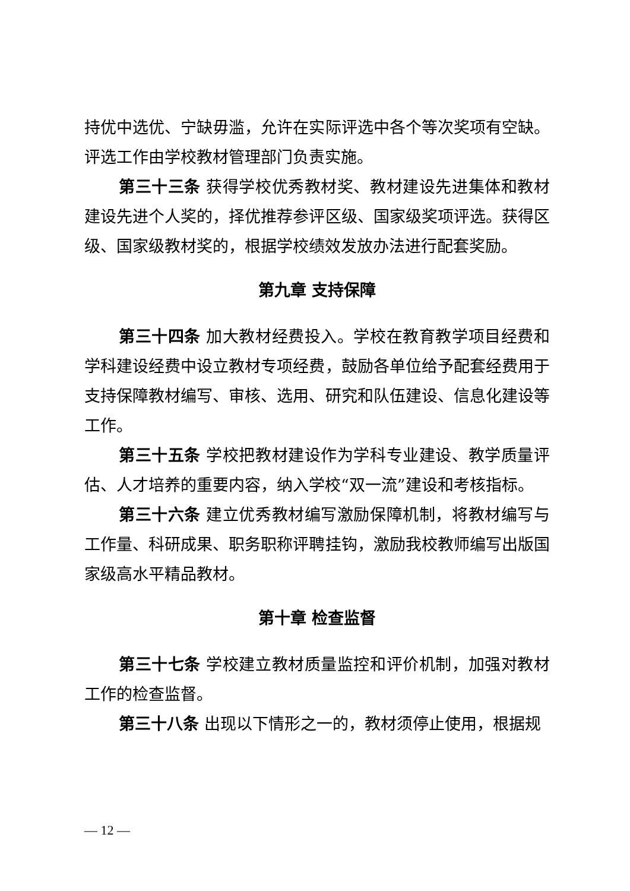持优中选优、宁缺毋滥，允许在实际评选中各个等次奖项有空缺。评选工作由学校教材管理部门负责实施。
第三十三条 获得学校优秀教材奖、教材建设先进集体和教材建设先进个人奖的，择优推荐参评区级、国家级奖项评选。获得区级、国家级教材奖的，根据学校绩效发放办法进行配套奖励。
第九章 支持保障
第三十四条 加大教材经费投入。学校在教育教学项目经费和学科建设经费中设立教材专项经费，鼓励各单位给予配套经费用于支持保障教材编写、审核、选用、研究和队伍建设、信息化建设等工作。
第三十五条 学校把教材建设作为学科专业建设、教学质量评估、人才培养的重要内容，纳入学校“双一流”建设和考核指标。
第三十六条 建立优秀教材编写激励保障机制，将教材编写与工作量、科研成果、职务职称评聘挂钩，激励我校教师编写出版国家级高水平精品教材。
第十章 检查监督
第三十七条 学校建立教材质量监控和评价机制，加强对教材工作的检查监督。
第三十八条 出现以下情形之一的，教材须停止使用，根据规
— 12 —